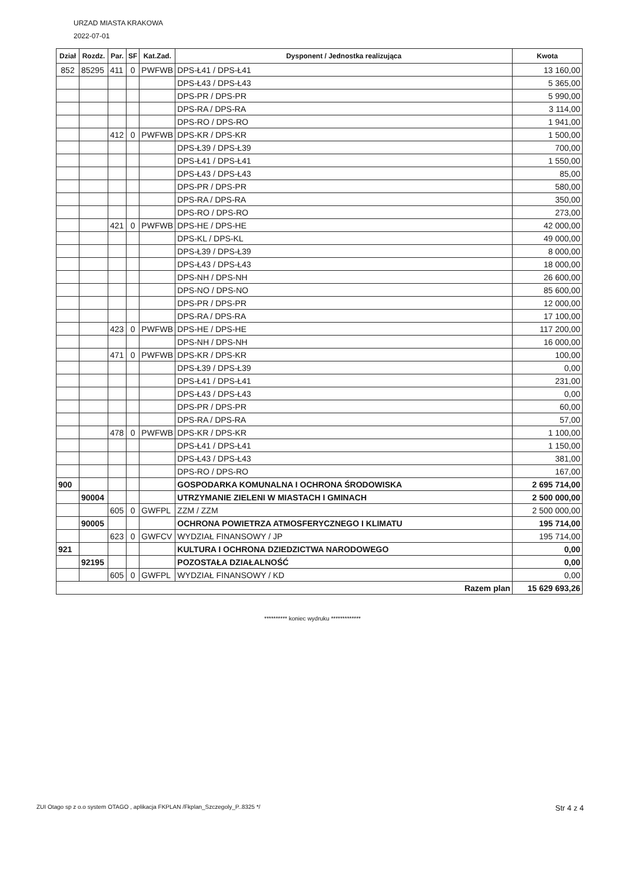URZAD MIASTA KRAKOWA
2022-07-01
| Dział | Rozdz. | Par. | SF | Kat.Zad. | Dysponent / Jednostka realizująca | Kwota |
| --- | --- | --- | --- | --- | --- | --- |
| 852 | 85295 | 411 | 0 | PWFWB | DPS-Ł41 / DPS-Ł41 | 13 160,00 |
| | | | | | DPS-Ł43 / DPS-Ł43 | 5 365,00 |
| | | | | | DPS-PR / DPS-PR | 5 990,00 |
| | | | | | DPS-RA / DPS-RA | 3 114,00 |
| | | | | | DPS-RO / DPS-RO | 1 941,00 |
| | | 412 | 0 | PWFWB | DPS-KR / DPS-KR | 1 500,00 |
| | | | | | DPS-Ł39 / DPS-Ł39 | 700,00 |
| | | | | | DPS-Ł41 / DPS-Ł41 | 1 550,00 |
| | | | | | DPS-Ł43 / DPS-Ł43 | 85,00 |
| | | | | | DPS-PR / DPS-PR | 580,00 |
| | | | | | DPS-RA / DPS-RA | 350,00 |
| | | | | | DPS-RO / DPS-RO | 273,00 |
| | | 421 | 0 | PWFWB | DPS-HE / DPS-HE | 42 000,00 |
| | | | | | DPS-KL / DPS-KL | 49 000,00 |
| | | | | | DPS-Ł39 / DPS-Ł39 | 8 000,00 |
| | | | | | DPS-Ł43 / DPS-Ł43 | 18 000,00 |
| | | | | | DPS-NH / DPS-NH | 26 600,00 |
| | | | | | DPS-NO / DPS-NO | 85 600,00 |
| | | | | | DPS-PR / DPS-PR | 12 000,00 |
| | | | | | DPS-RA / DPS-RA | 17 100,00 |
| | | 423 | 0 | PWFWB | DPS-HE / DPS-HE | 117 200,00 |
| | | | | | DPS-NH / DPS-NH | 16 000,00 |
| | | 471 | 0 | PWFWB | DPS-KR / DPS-KR | 100,00 |
| | | | | | DPS-Ł39 / DPS-Ł39 | 0,00 |
| | | | | | DPS-Ł41 / DPS-Ł41 | 231,00 |
| | | | | | DPS-Ł43 / DPS-Ł43 | 0,00 |
| | | | | | DPS-PR / DPS-PR | 60,00 |
| | | | | | DPS-RA / DPS-RA | 57,00 |
| | | 478 | 0 | PWFWB | DPS-KR / DPS-KR | 1 100,00 |
| | | | | | DPS-Ł41 / DPS-Ł41 | 1 150,00 |
| | | | | | DPS-Ł43 / DPS-Ł43 | 381,00 |
| | | | | | DPS-RO / DPS-RO | 167,00 |
| 900 | | | | | GOSPODARKA KOMUNALNA I OCHRONA ŚRODOWISKA | 2 695 714,00 |
| | 90004 | | | | UTRZYMANIE ZIELENI W MIASTACH I GMINACH | 2 500 000,00 |
| | | 605 | 0 | GWFPL | ZZM / ZZM | 2 500 000,00 |
| | 90005 | | | | OCHRONA POWIETRZA ATMOSFERYCZNEGO I KLIMATU | 195 714,00 |
| | | 623 | 0 | GWFCV | WYDZIAŁ FINANSOWY / JP | 195 714,00 |
| 921 | | | | | KULTURA I OCHRONA DZIEDZICTWA NARODOWEGO | 0,00 |
| | 92195 | | | | POZOSTAŁA DZIAŁALNOŚĆ | 0,00 |
| | | 605 | 0 | GWFPL | WYDZIAŁ FINANSOWY / KD | 0,00 |
| Razem plan | | | | | | 15 629 693,26 |
********** koniec wydruku *************
ZUI Otago sp z o.o system OTAGO , aplikacja FKPLAN /Fkplan_Szczegoly_P..8325 */ Str 4 z 4